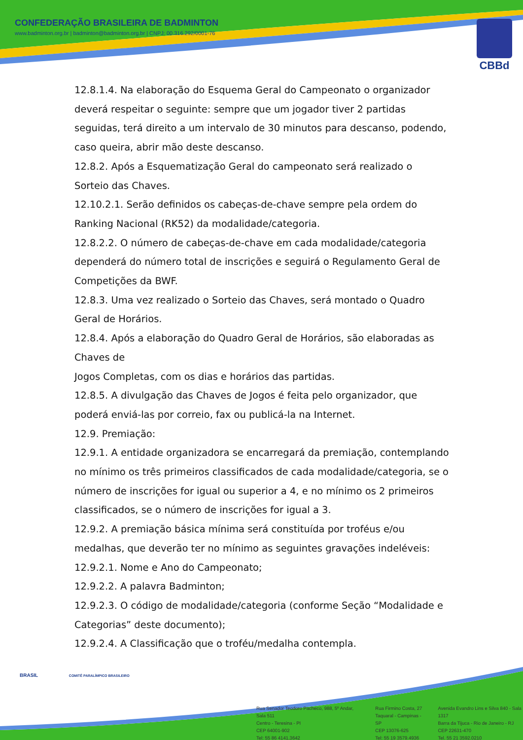CONFEDERAÇÃO BRASILEIRA DE BADMINTON
www.badminton.org.br | badminton@badminton.org.br | CNPJ: 00.316.292/0001-76
CBBd
12.8.1.4. Na elaboração do Esquema Geral do Campeonato o organizador deverá respeitar o seguinte: sempre que um jogador tiver 2 partidas seguidas, terá direito a um intervalo de 30 minutos para descanso, podendo, caso queira, abrir mão deste descanso.
12.8.2. Após a Esquematização Geral do campeonato será realizado o Sorteio das Chaves.
12.10.2.1. Serão definidos os cabeças-de-chave sempre pela ordem do Ranking Nacional (RK52) da modalidade/categoria.
12.8.2.2. O número de cabeças-de-chave em cada modalidade/categoria dependerá do número total de inscrições e seguirá o Regulamento Geral de Competições da BWF.
12.8.3. Uma vez realizado o Sorteio das Chaves, será montado o Quadro Geral de Horários.
12.8.4. Após a elaboração do Quadro Geral de Horários, são elaboradas as
Chaves de
Jogos Completas, com os dias e horários das partidas.
12.8.5. A divulgação das Chaves de Jogos é feita pelo organizador, que poderá enviá-las por correio, fax ou publicá-la na Internet.
12.9. Premiação:
12.9.1. A entidade organizadora se encarregará da premiação, contemplando no mínimo os três primeiros classificados de cada modalidade/categoria, se o número de inscrições for igual ou superior a 4, e no mínimo os 2 primeiros classificados, se o número de inscrições for igual a 3.
12.9.2. A premiação básica mínima será constituída por troféus e/ou medalhas, que deverão ter no mínimo as seguintes gravações indeléveis:
12.9.2.1. Nome e Ano do Campeonato;
12.9.2.2. A palavra Badminton;
12.9.2.3. O código de modalidade/categoria (conforme Seção “Modalidade e Categorias” deste documento);
12.9.2.4. A Classificação que o troféu/medalha contempla.
BRASIL COMITÊ PARALÍMPICO BRASILEIRO
Rua Senador Teodoro Pacheco, 988, 5º Andar, Sala 511
Centro - Teresina - PI
CEP 64001-902
Tel: 55 86 4141.3642
Rua Firmino Costa, 27
Taquaral - Campinas - SP
CEP 13076-625
Tel: 55 19 3579.4936
Avenida Evandro Lins e Silva 840 - Sala 1317
Barra da Tijuca - Rio de Janeiro - RJ
CEP 22631-470
Tel. 55 21 3592.0210